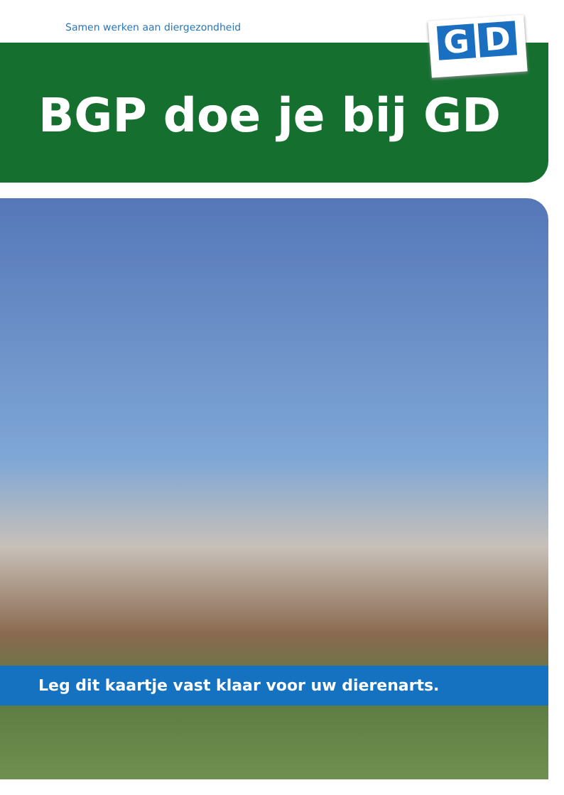Samen werken aan diergezondheid
BGP doe je bij GD
G D
Leg dit kaartje vast klaar voor uw dierenarts.